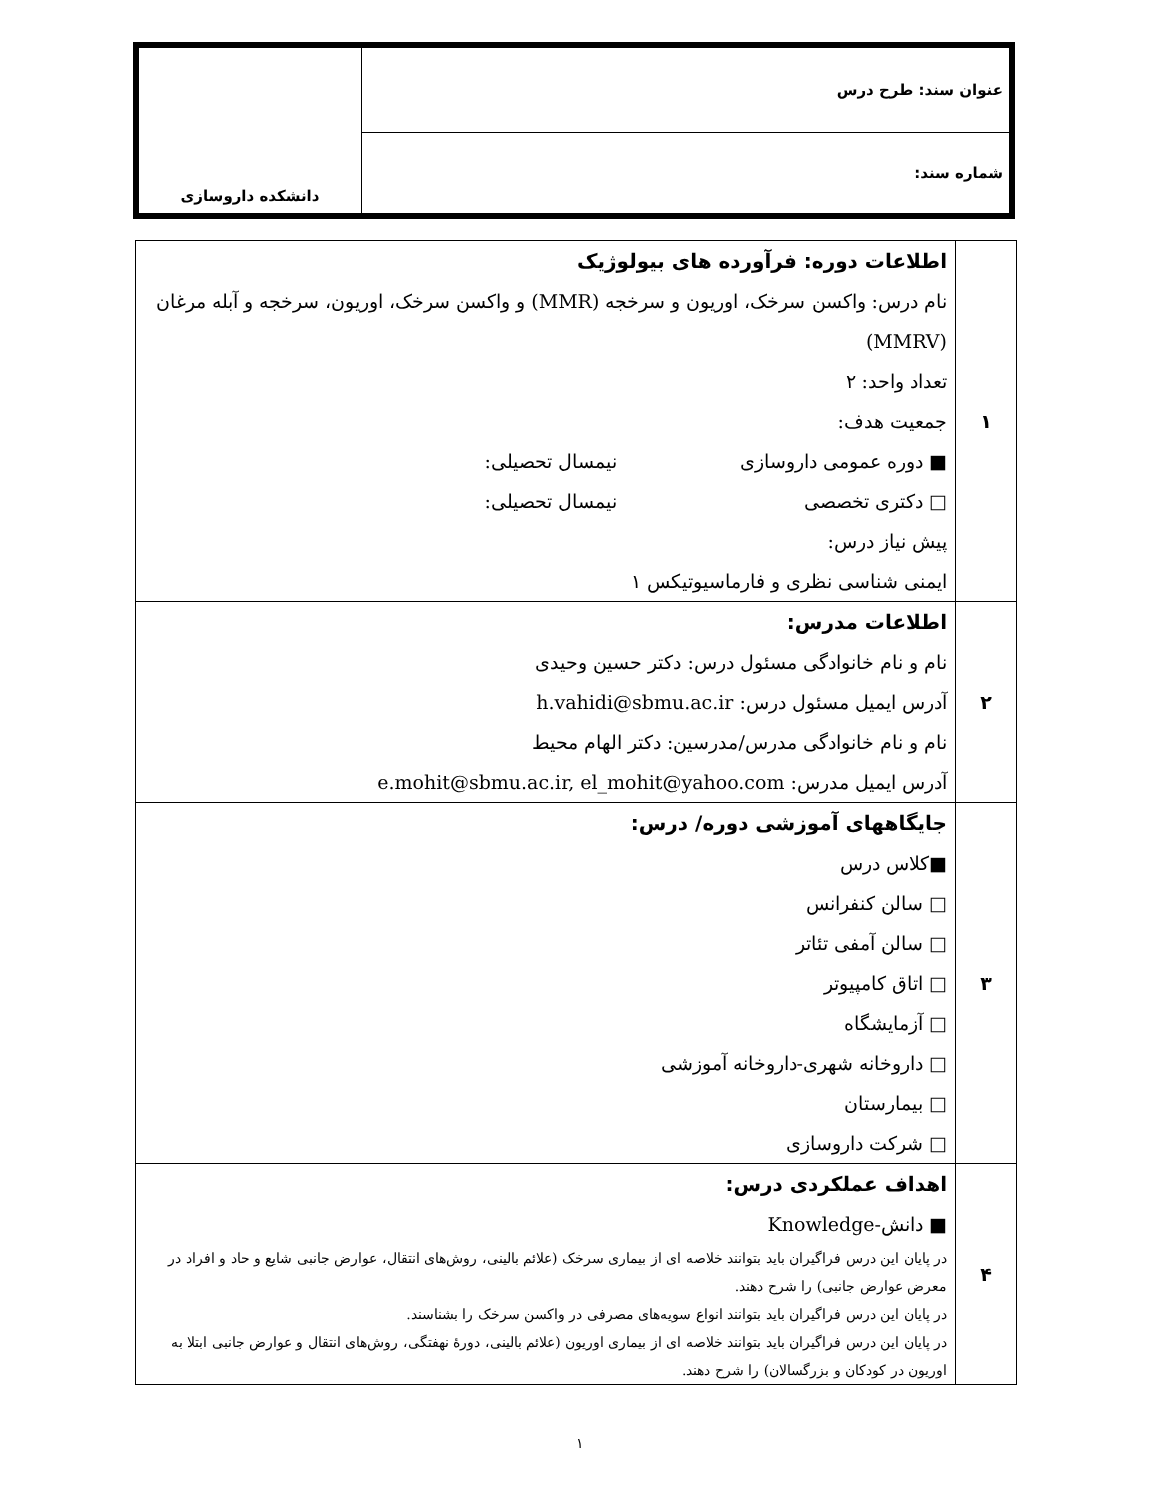| عنوان سند: طرح درس | دانشکده داروسازی |
| شماره سند: | |
| ۱ | اطلاعات دوره: فرآورده های بیولوژیک نام درس: واکسن سرخک، اوریون و سرخجه (MMR) و واکسن سرخک، اوریون، سرخجه و آبله مرغان (MMRV) تعداد واحد: ۲ جمعیت هدف: ■ دوره عمومی داروسازی نیمسال تحصیلی: □ دکتری تخصصی نیمسال تحصیلی: پیش نیاز درس: ایمنی شناسی نظری و فارماسیوتیکس ۱ |
| ۲ | اطلاعات مدرس: نام و نام خانوادگی مسئول درس: دکتر حسین وحیدی آدرس ایمیل مسئول درس: h.vahidi@sbmu.ac.ir نام و نام خانوادگی مدرس/مدرسین: دکتر الهام محیط آدرس ایمیل مدرس: e.mohit@sbmu.ac.ir, el_mohit@yahoo.com |
| ۳ | جایگاههای آموزشی دوره/ درس: ■کلاس درس □ سالن کنفرانس □ سالن آمفی تئاتر □ اتاق کامپیوتر □ آزمایشگاه □ داروخانه شهری-داروخانه آموزشی □ بیمارستان □ شرکت داروسازی |
| ۴ | اهداف عملکردی درس: ■ دانش-Knowledge در پایان این درس فراگیران باید بتوانند خلاصه ای از بیماری سرخک (علائم بالینی، روش‌های انتقال، عوارض جانبی شایع و حاد و افراد در معرض عوارض جانبی) را شرح دهند. در پایان این درس فراگیران باید بتوانند انواع سویه‌های مصرفی در واکسن سرخک را بشناسند. در پایان این درس فراگیران باید بتوانند خلاصه ای از بیماری اوریون (علائم بالینی، دورۀ نهفتگی، روش‌های انتقال و عوارض جانبی ابتلا به اوریون در کودکان و بزرگسالان) را شرح دهند. |
۱